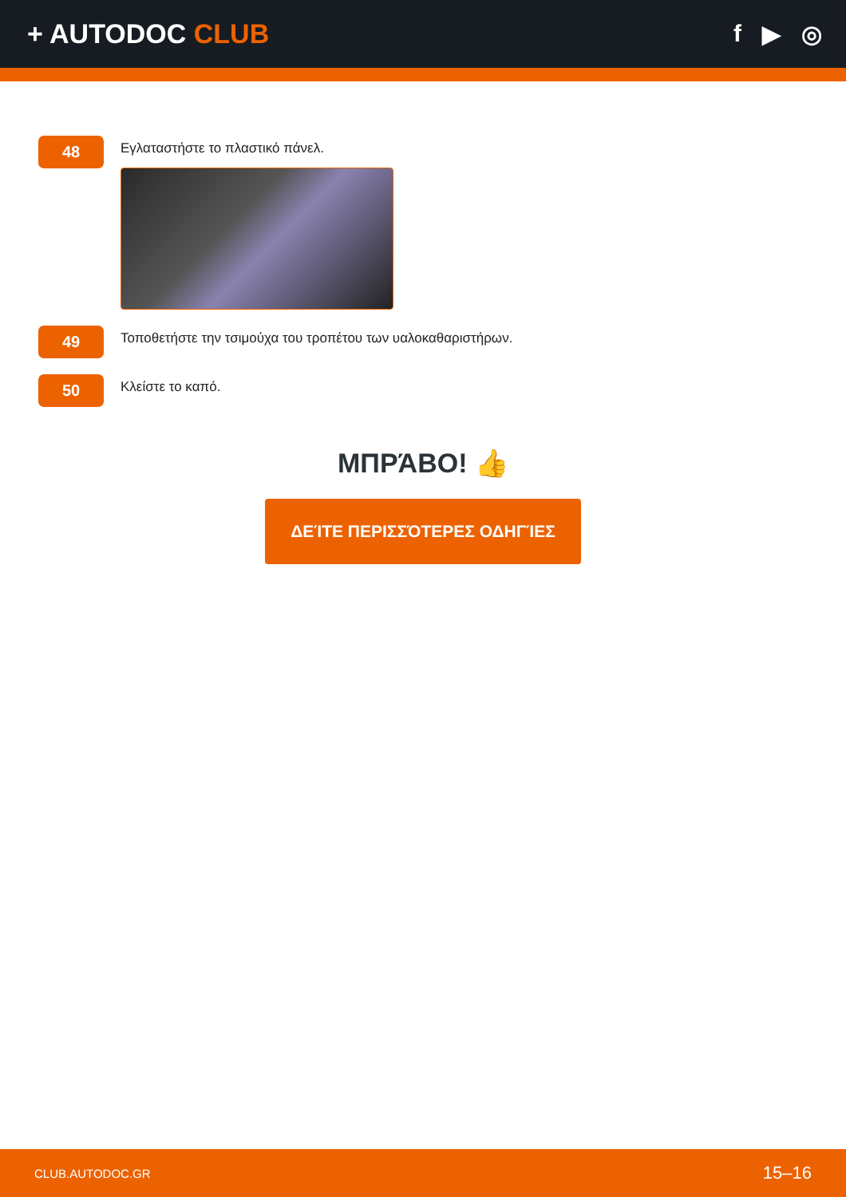+ AUTODOC CLUB f ▶ ◎
48
Εγλαταστήστε το πλαστικό πάνελ.
49
Τοποθετήστε την τσιμούχα του τροπέτου των υαλοκαθαριστήρων.
50
Κλείστε το καπό.
ΜΠΡΆΒΟ! 👍
ΔΕΊΤΕ ΠΕΡΙΣΣΌΤΕΡΕΣ ΟΔΗΓΊΕΣ
CLUB.AUTODOC.GR 15–16